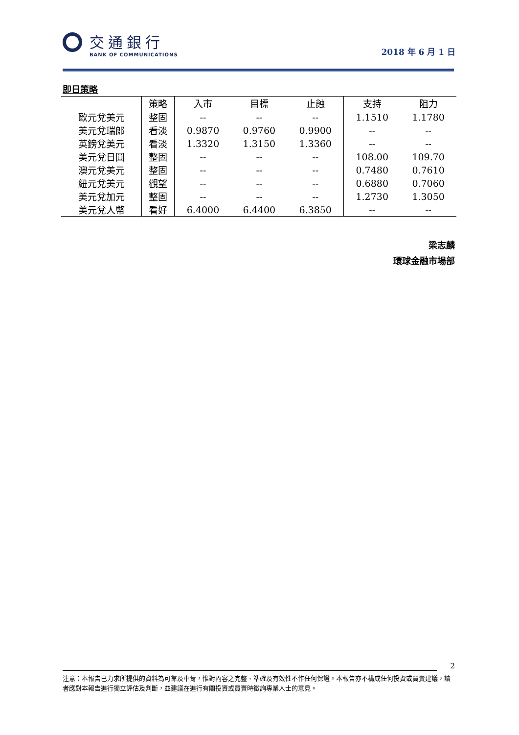交通銀行
BANK OF COMMUNICATIONS
2018 年 6 月 1 日
即日策略
| | 策略 | 入市 | 目標 | 止蝕 | 支持 | 阻力 |
| --- | --- | --- | --- | --- | --- | --- |
| 歐元兌美元 | 整固 | -- | -- | -- | 1.1510 | 1.1780 |
| 美元兌瑞郎 | 看淡 | 0.9870 | 0.9760 | 0.9900 | -- | -- |
| 英鎊兌美元 | 看淡 | 1.3320 | 1.3150 | 1.3360 | -- | -- |
| 美元兌日圓 | 整固 | -- | -- | -- | 108.00 | 109.70 |
| 澳元兌美元 | 整固 | -- | -- | -- | 0.7480 | 0.7610 |
| 紐元兌美元 | 觀望 | -- | -- | -- | 0.6880 | 0.7060 |
| 美元兌加元 | 整固 | -- | -- | -- | 1.2730 | 1.3050 |
| 美元兌人幣 | 看好 | 6.4000 | 6.4400 | 6.3850 | -- | -- |
梁志麟
環球金融市場部
2
注意：本報告已力求所提供的資料為可靠及中肯，惟對內容之完整、準確及有效性不作任何保證。本報告亦不構成任何投資或買賣建議，讀者應對本報告進行獨立評估及判斷，並建議在進行有關投資或買賣時徵詢專業人士的意見。